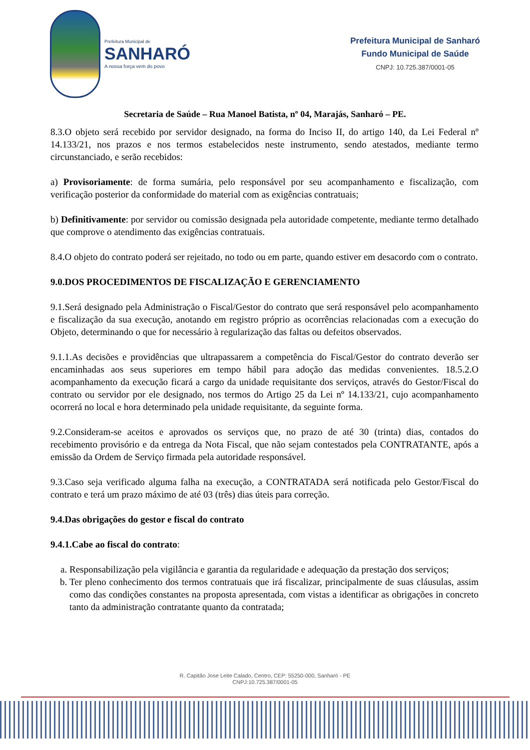Prefeitura Municipal de
SANHARÓ
A nossa força vem do povo
Prefeitura Municipal de Sanharó
Fundo Municipal de Saúde
CNPJ: 10.725.387/0001-05
Secretaria de Saúde – Rua Manoel Batista, nº 04, Marajás, Sanharó – PE.
8.3.O objeto será recebido por servidor designado, na forma do Inciso II, do artigo 140, da Lei Federal nº 14.133/21, nos prazos e nos termos estabelecidos neste instrumento, sendo atestados, mediante termo circunstanciado, e serão recebidos:
a) Provisoriamente: de forma sumária, pelo responsável por seu acompanhamento e fiscalização, com verificação posterior da conformidade do material com as exigências contratuais;
b) Definitivamente: por servidor ou comissão designada pela autoridade competente, mediante termo detalhado que comprove o atendimento das exigências contratuais.
8.4.O objeto do contrato poderá ser rejeitado, no todo ou em parte, quando estiver em desacordo com o contrato.
9.0.DOS PROCEDIMENTOS DE FISCALIZAÇÃO E GERENCIAMENTO
9.1.Será designado pela Administração o Fiscal/Gestor do contrato que será responsável pelo acompanhamento e fiscalização da sua execução, anotando em registro próprio as ocorrências relacionadas com a execução do Objeto, determinando o que for necessário à regularização das faltas ou defeitos observados.
9.1.1.As decisões e providências que ultrapassarem a competência do Fiscal/Gestor do contrato deverão ser encaminhadas aos seus superiores em tempo hábil para adoção das medidas convenientes. 18.5.2.O acompanhamento da execução ficará a cargo da unidade requisitante dos serviços, através do Gestor/Fiscal do contrato ou servidor por ele designado, nos termos do Artigo 25 da Lei nº 14.133/21, cujo acompanhamento ocorrerá no local e hora determinado pela unidade requisitante, da seguinte forma.
9.2.Consideram-se aceitos e aprovados os serviços que, no prazo de até 30 (trinta) dias, contados do recebimento provisório e da entrega da Nota Fiscal, que não sejam contestados pela CONTRATANTE, após a emissão da Ordem de Serviço firmada pela autoridade responsável.
9.3.Caso seja verificado alguma falha na execução, a CONTRATADA será notificada pelo Gestor/Fiscal do contrato e terá um prazo máximo de até 03 (três) dias úteis para correção.
9.4.Das obrigações do gestor e fiscal do contrato
9.4.1.Cabe ao fiscal do contrato:
a. Responsabilização pela vigilância e garantia da regularidade e adequação da prestação dos serviços;
b. Ter pleno conhecimento dos termos contratuais que irá fiscalizar, principalmente de suas cláusulas, assim como das condições constantes na proposta apresentada, com vistas a identificar as obrigações in concreto tanto da administração contratante quanto da contratada;
R. Capitão Jose Leite Calado, Centro, CEP: 55250-000, Sanharó - PE
CNPJ:10.725.387/0001-05